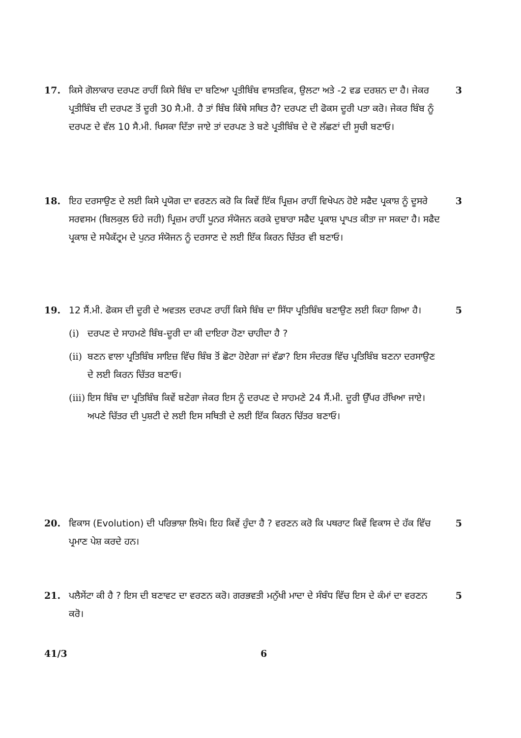17. ਕਿਸੇ ਗੋਲਾਕਾਰ ਦਰਪਣ ਰਾਹੀਂ ਕਿਸੇ ਬਿੰਬ ਦਾ ਬਣਿਆ ਪ੍ਰਤੀਬਿੰਬ ਵਾਸਤਵਿਕ, ਉਲਟਾ ਅਤੇ -2 ਵਡ ਦਰਸ਼ਨ ਦਾ ਹੈ। ਜੇਕਰ ਪ੍ਰਤੀਬਿੰਬ ਦੀ ਦਰਪਣ ਤੋਂ ਦੂਰੀ 30 ਸੈ.ਮੀ. ਹੈ ਤਾਂ ਬਿੰਬ ਕਿੱਥੇ ਸਥਿਤ ਹੈ? ਦਰਪਣ ਦੀ ਫੋਕਸ ਦੂਰੀ ਪਤਾ ਕਰੋ। ਜੇਕਰ ਬਿੰਬ ਨੂੰ ਦਰਪਣ ਦੇ ਵੱਲ 10 ਸੈ.ਮੀ. ਖਿਸਕਾ ਦਿੱਤਾ ਜਾਏ ਤਾਂ ਦਰਪਣ ਤੇ ਬਣੇ ਪ੍ਰਤੀਬਿੰਬ ਦੇ ਦੋ ਲੱਛਣਾਂ ਦੀ ਸੂਚੀ ਬਣਾਓ।
3
18. ਇਹ ਦਰਸਾਉਣ ਦੇ ਲਈ ਕਿਸੇ ਪ੍ਰਯੋਗ ਦਾ ਵਰਣਨ ਕਰੋ ਕਿ ਕਿਵੇਂ ਇੱਕ ਪ੍ਰਿਜ਼ਮ ਰਾਹੀਂ ਵਿਖੇਪਨ ਹੋਏ ਸਫੈਦ ਪ੍ਰਕਾਸ਼ ਨੂੰ ਦੂਸਰੇ ਸਰਵਸਮ (ਬਿਲਕੁਲ ਓਹੇ ਜਹੀ) ਪ੍ਰਿਜ਼ਮ ਰਾਹੀਂ ਪੂਨਰ ਸੰਯੋਜਨ ਕਰਕੇ ਦੁਬਾਰਾ ਸਫੈਦ ਪ੍ਰਕਾਸ਼ ਪ੍ਰਾਪਤ ਕੀਤਾ ਜਾ ਸਕਦਾ ਹੈ। ਸਫੈਦ ਪ੍ਰਕਾਸ਼ ਦੇ ਸਪੈਕੱਟ੍ਰਮ ਦੇ ਪੁਨਰ ਸੰਯੋਜਨ ਨੂੰ ਦਰਸਾਣ ਦੇ ਲਈ ਇੱਕ ਕਿਰਨ ਚਿੱਤਰ ਵੀ ਬਣਾਓ।
3
19. 12 ਸੈਂ.ਮੀ. ਫੋਕਸ ਦੀ ਦੂਰੀ ਦੇ ਅਵਤਲ ਦਰਪਣ ਰਾਹੀਂ ਕਿਸੇ ਬਿੰਬ ਦਾ ਸਿੱਧਾ ਪ੍ਰਤਿਬਿੰਬ ਬਣਾਉਣ ਲਈ ਕਿਹਾ ਗਿਆ ਹੈ।
(i) ਦਰਪਣ ਦੇ ਸਾਹਮਣੇ ਬਿੰਬ-ਦੂਰੀ ਦਾ ਕੀ ਦਾਇਰਾ ਹੋਣਾ ਚਾਹੀਦਾ ਹੈ ?
(ii)
ਬਣਨ ਵਾਲਾ ਪ੍ਰਤਿਬਿੰਬ ਸਾਇਜ਼ ਵਿੱਚ ਬਿੰਬ ਤੋਂ ਛੋਟਾ ਹੋਏਗਾ ਜਾਂ ਵੱਡਾ? ਇਸ ਸੰਦਰਭ ਵਿੱਚ ਪ੍ਰਤਿਬਿੰਬ ਬਣਨਾ ਦਰਸਾਉਣ ਦੇ ਲਈ ਕਿਰਨ ਚਿੱਤਰ ਬਣਾਓ।
(iii)
ਇਸ ਬਿੰਬ ਦਾ ਪ੍ਰਤਿਬਿੰਬ ਕਿਵੇਂ ਬਣੇਗਾ ਜੇਕਰ ਇਸ ਨੂੰ ਦਰਪਣ ਦੇ ਸਾਹਮਣੇ 24 ਸੈਂ.ਮੀ. ਦੂਰੀ ਉੱਪਰ ਰੱਖਿਆ ਜਾਏ।ਅਪਣੇ ਚਿੱਤਰ ਦੀ ਪੁਸ਼ਟੀ ਦੇ ਲਈ ਇਸ ਸਥਿਤੀ ਦੇ ਲਈ ਇੱਕ ਕਿਰਨ ਚਿੱਤਰ ਬਣਾਓ।
5
20. ਵਿਕਾਸ (Evolution) ਦੀ ਪਰਿਭਾਸ਼ਾ ਲਿਖੋ। ਇਹ ਕਿਵੇਂ ਹੁੰਦਾ ਹੈ ? ਵਰਣਨ ਕਰੋ ਕਿ ਪਥਰਾਟ ਕਿਵੇਂ ਵਿਕਾਸ ਦੇ ਹੱਕ ਵਿੱਚ ਪ੍ਰਮਾਣ ਪੇਸ਼ ਕਰਦੇ ਹਨ।
5
21. ਪਲੈਸੇਂਟਾ ਕੀ ਹੈ ? ਇਸ ਦੀ ਬਣਾਵਟ ਦਾ ਵਰਣਨ ਕਰੋ। ਗਰਭਵਤੀ ਮਨੁੱਖੀ ਮਾਦਾ ਦੇ ਸੰਬੰਧ ਵਿੱਚ ਇਸ ਦੇ ਕੰਮਾਂ ਦਾ ਵਰਣਨ ਕਰੋ।
5
41/3 6